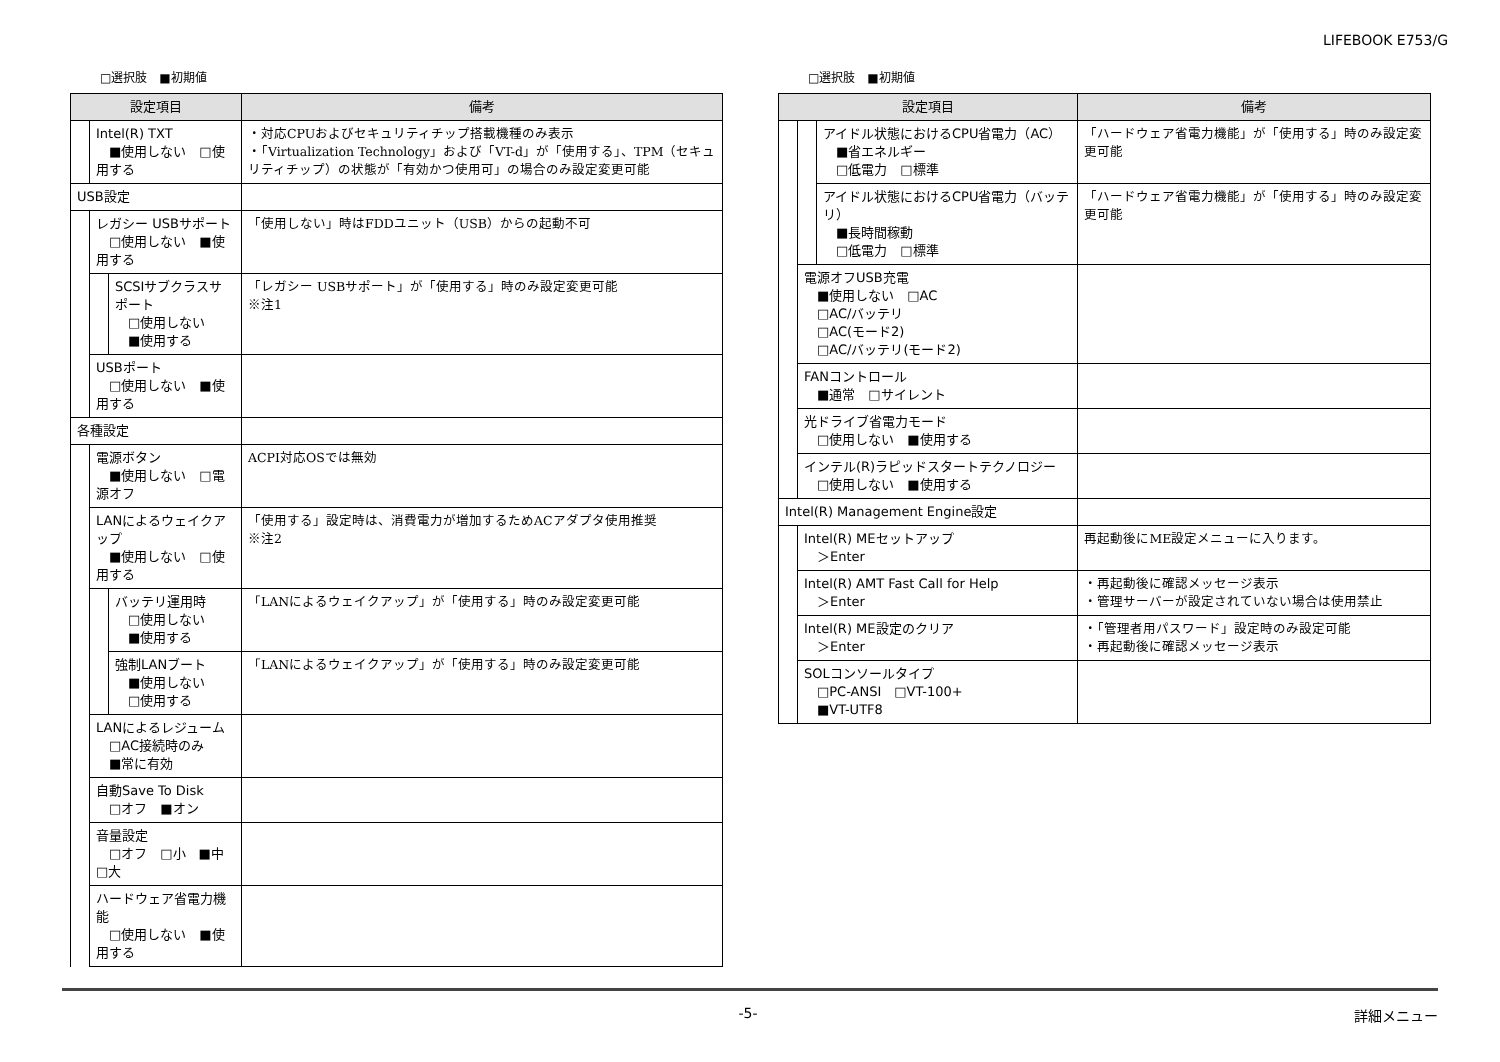LIFEBOOK E753/G
□選択肢　■初期値
| 設定項目 | | | 備考 |
| --- | --- | --- | --- |
| | Intel(R) TXT ■使用しない □使用する | | ・対応CPUおよびセキュリティチップ搭載機種のみ表示 ・「Virtualization Technology」および「VT-d」が「使用する」、TPM（セキュリティチップ）の状態が「有効かつ使用可」の場合のみ設定変更可能 |
| USB設定 | | | |
| | レガシー USBサポート □使用しない ■使用する | | 「使用しない」時はFDDユニット（USB）からの起動不可 |
| | | SCSIサブクラスサポート □使用しない ■使用する | 「レガシー USBサポート」が「使用する」時のみ設定変更可能 ※注1 |
| | USBポート □使用しない ■使用する | | |
| 各種設定 | | | |
| | 電源ボタン ■使用しない □電源オフ | | ACPI対応OSでは無効 |
| | LANによるウェイクアップ ■使用しない □使用する | | 「使用する」設定時は、消費電力が増加するためACアダプタ使用推奨 ※注2 |
| | | バッテリ運用時 □使用しない ■使用する | 「LANによるウェイクアップ」が「使用する」時のみ設定変更可能 |
| | | 強制LANブート ■使用しない □使用する | 「LANによるウェイクアップ」が「使用する」時のみ設定変更可能 |
| | LANによるレジューム □AC接続時のみ ■常に有効 | | |
| | 自動Save To Disk □オフ ■オン | | |
| | 音量設定 □オフ □小 ■中 □大 | | |
| | ハードウェア省電力機能 □使用しない ■使用する | | |
□選択肢　■初期値
| 設定項目 | | | 備考 |
| --- | --- | --- | --- |
| | | アイドル状態におけるCPU省電力（AC） ■省エネルギー □低電力 □標準 | 「ハードウェア省電力機能」が「使用する」時のみ設定変更可能 |
| | | アイドル状態におけるCPU省電力（バッテリ） ■長時間稼動 □低電力 □標準 | 「ハードウェア省電力機能」が「使用する」時のみ設定変更可能 |
| | 電源オフUSB充電 ■使用しない □AC □AC/バッテリ □AC(モード2) □AC/バッテリ(モード2) | | |
| | FANコントロール ■通常 □サイレント | | |
| | 光ドライブ省電力モード □使用しない ■使用する | | |
| | インテル(R)ラピッドスタートテクノロジー □使用しない ■使用する | | |
| Intel(R) Management Engine設定 | | | |
| | Intel(R) MEセットアップ ＞Enter | | 再起動後にME設定メニューに入ります。 |
| | Intel(R) AMT Fast Call for Help ＞Enter | | ・再起動後に確認メッセージ表示 ・管理サーバーが設定されていない場合は使用禁止 |
| | Intel(R) ME設定のクリア ＞Enter | | ・「管理者用パスワード」設定時のみ設定可能 ・再起動後に確認メッセージ表示 |
| | SOLコンソールタイプ □PC-ANSI □VT-100+ ■VT-UTF8 | | |
-5- 詳細メニュー